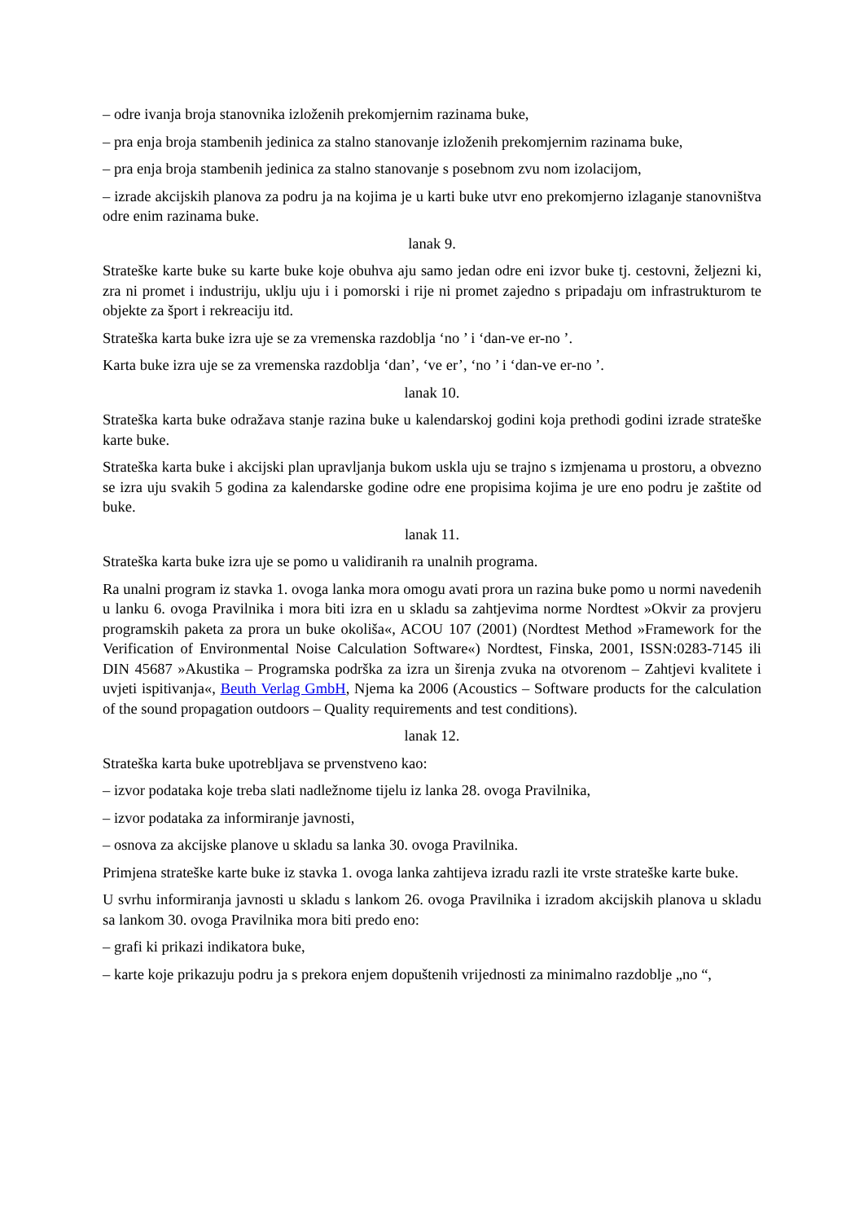– odre ivanja broja stanovnika izloženih prekomjernim razinama buke,
– pra enja broja stambenih jedinica za stalno stanovanje izloženih prekomjernim razinama buke,
– pra enja broja stambenih jedinica za stalno stanovanje s posebnom zvu nom izolacijom,
– izrade akcijskih planova za podru ja na kojima je u karti buke utvr eno prekomjerno izlaganje stanovništva odre enim razinama buke.
lanak 9.
Strateške karte buke su karte buke koje obuhva aju samo jedan odre eni izvor buke tj. cestovni, željezni ki, zra ni promet i industriju, uklju uju i i pomorski i rije ni promet zajedno s pripadaju om infrastrukturom te objekte za šport i rekreaciju itd.
Strateška karta buke izra uje se za vremenska razdoblja ‘no ’ i ‘dan-ve er-no ’.
Karta buke izra uje se za vremenska razdoblja ‘dan’, ‘ve er’, ‘no ’ i ‘dan-ve er-no ’.
lanak 10.
Strateška karta buke odražava stanje razina buke u kalendarskoj godini koja prethodi godini izrade strateške karte buke.
Strateška karta buke i akcijski plan upravljanja bukom uskla uju se trajno s izmjenama u prostoru, a obvezno se izra uju svakih 5 godina za kalendarske godine odre ene propisima kojima je ure eno podru je zaštite od buke.
lanak 11.
Strateška karta buke izra uje se pomo u validiranih ra unalnih programa.
Ra unalni program iz stavka 1. ovoga lanka mora omogu avati prora un razina buke pomo u normi navedenih u lanku 6. ovoga Pravilnika i mora biti izra en u skladu sa zahtjevima norme Nordtest »Okvir za provjeru programskih paketa za prora un buke okoliša«, ACOU 107 (2001) (Nordtest Method »Framework for the Verification of Environmental Noise Calculation Software«) Nordtest, Finska, 2001, ISSN:0283-7145 ili DIN 45687 »Akustika – Programska podrška za izra un širenja zvuka na otvorenom – Zahtjevi kvalitete i uvjeti ispitivanja«, Beuth Verlag GmbH, Njema ka 2006 (Acoustics – Software products for the calculation of the sound propagation outdoors – Quality requirements and test conditions).
lanak 12.
Strateška karta buke upotrebljava se prvenstveno kao:
– izvor podataka koje treba slati nadležnome tijelu iz lanka 28. ovoga Pravilnika,
– izvor podataka za informiranje javnosti,
– osnova za akcijske planove u skladu sa lanka 30. ovoga Pravilnika.
Primjena strateške karte buke iz stavka 1. ovoga lanka zahtijeva izradu razli ite vrste strateške karte buke.
U svrhu informiranja javnosti u skladu s lankom 26. ovoga Pravilnika i izradom akcijskih planova u skladu sa lankom 30. ovoga Pravilnika mora biti predo eno:
– grafi ki prikazi indikatora buke,
– karte koje prikazuju podru ja s prekora enjem dopuštenih vrijednosti za minimalno razdoblje „no “,